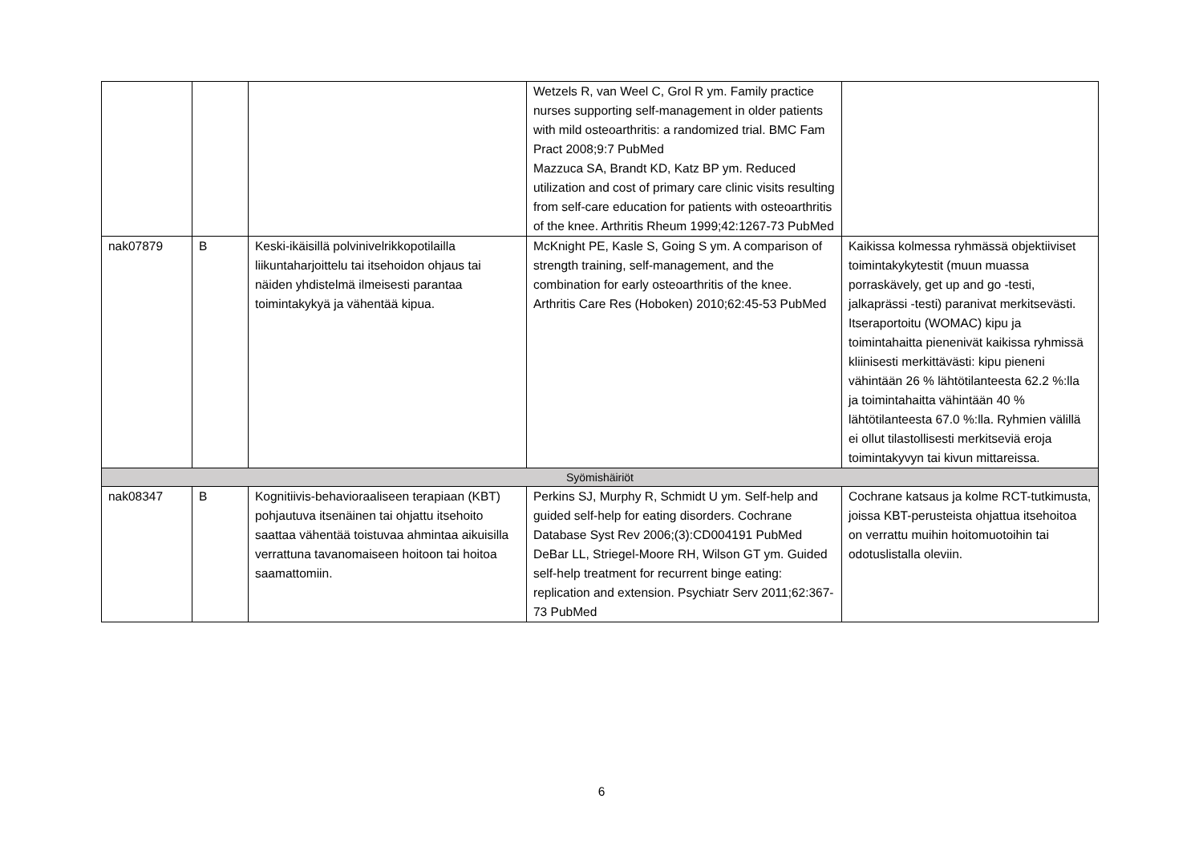| | | | Wetzels R, van Weel C, Grol R ym. Family practice nurses supporting self-management in older patients with mild osteoarthritis: a randomized trial. BMC Fam Pract 2008;9:7 PubMed Mazzuca SA, Brandt KD, Katz BP ym. Reduced utilization and cost of primary care clinic visits resulting from self-care education for patients with osteoarthritis of the knee. Arthritis Rheum 1999;42:1267-73 PubMed | |
| nak07879 | B | Keski-ikäisillä polvinivelrikkopotilailla liikuntaharjoittelu tai itsehoidon ohjaus tai näiden yhdistelmä ilmeisesti parantaa toimintakykyä ja vähentää kipua. | McKnight PE, Kasle S, Going S ym. A comparison of strength training, self-management, and the combination for early osteoarthritis of the knee. Arthritis Care Res (Hoboken) 2010;62:45-53 PubMed | Kaikissa kolmessa ryhmässä objektiiviset toimintakykytestit (muun muassa porraskävely, get up and go -testi, jalkaprässi -testi) paranivat merkitsevästi. Itseraportoitu (WOMAC) kipu ja toimintahaitta pienenivät kaikissa ryhmissä kliinisesti merkittävästi: kipu pieneni vähintään 26 % lähtötilanteesta 62.2 %:lla ja toimintahaitta vähintään 40 % lähtötilanteesta 67.0 %:lla. Ryhmien välillä ei ollut tilastollisesti merkitseviä eroja toimintakyvyn tai kivun mittareissa. |
| Syömishäiriöt | | | | |
| nak08347 | B | Kognitiivis-behavioraaliseen terapiaan (KBT) pohjautuva itsenäinen tai ohjattu itsehoito saattaa vähentää toistuvaa ahmintaa aikuisilla verrattuna tavanomaiseen hoitoon tai hoitoa saamattomiin. | Perkins SJ, Murphy R, Schmidt U ym. Self-help and guided self-help for eating disorders. Cochrane Database Syst Rev 2006;(3):CD004191 PubMed DeBar LL, Striegel-Moore RH, Wilson GT ym. Guided self-help treatment for recurrent binge eating: replication and extension. Psychiatr Serv 2011;62:367-73 PubMed | Cochrane katsaus ja kolme RCT-tutkimusta, joissa KBT-perusteista ohjattua itsehoitoa on verrattu muihin hoitomuotoihin tai odotuslistalla oleviin. |
6